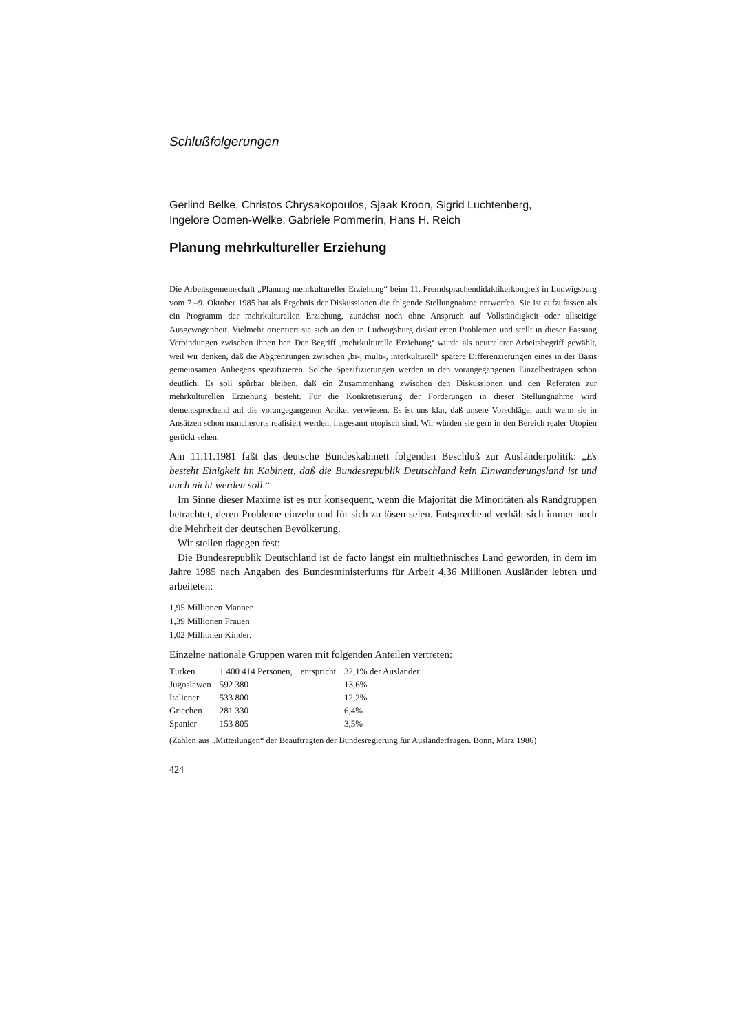Schlußfolgerungen
Gerlind Belke, Christos Chrysakopoulos, Sjaak Kroon, Sigrid Luchtenberg,
Ingelore Oomen-Welke, Gabriele Pommerin, Hans H. Reich
Planung mehrkultureller Erziehung
Die Arbeitsgemeinschaft „Planung mehrkultureller Erziehung“ beim 11. Fremdsprachendidaktikerkongreß in Ludwigsburg vom 7.–9. Oktober 1985 hat als Ergebnis der Diskussionen die folgende Stellungnahme entworfen. Sie ist aufzufassen als ein Programm der mehrkulturellen Erziehung, zunächst noch ohne Anspruch auf Vollständigkeit oder allseitige Ausgewogenheit. Vielmehr orientiert sie sich an den in Ludwigsburg diskutierten Problemen und stellt in dieser Fassung Verbindungen zwischen ihnen her. Der Begriff ‚mehrkulturelle Erziehung‘ wurde als neutralerer Arbeitsbegriff gewählt, weil wir denken, daß die Abgrenzungen zwischen ‚bi-, multi-, interkulturell‘ spätere Differenzierungen eines in der Basis gemeinsamen Anliegens spezifizieren. Solche Spezifizierungen werden in den vorangegangenen Einzelbeiträgen schon deutlich. Es soll spürbar bleiben, daß ein Zusammenhang zwischen den Diskussionen und den Referaten zur mehrkulturellen Erziehung besteht. Für die Konkretisierung der Forderungen in dieser Stellungnahme wird dementsprechend auf die vorangegangenen Artikel verwiesen. Es ist uns klar, daß unsere Vorschläge, auch wenn sie in Ansätzen schon mancherorts realisiert werden, insgesamt utopisch sind. Wir würden sie gern in den Bereich realer Utopien gerückt sehen.
Am 11.11.1981 faßt das deutsche Bundeskabinett folgenden Beschluß zur Ausländerpolitik: „Es besteht Einigkeit im Kabinett, daß die Bundesrepublik Deutschland kein Einwanderungsland ist und auch nicht werden soll.“
Im Sinne dieser Maxime ist es nur konsequent, wenn die Majorität die Minoritäten als Randgruppen betrachtet, deren Probleme einzeln und für sich zu lösen seien. Entsprechend verhält sich immer noch die Mehrheit der deutschen Bevölkerung.
Wir stellen dagegen fest:
Die Bundesrepublik Deutschland ist de facto längst ein multiethnisches Land geworden, in dem im Jahre 1985 nach Angaben des Bundesministeriums für Arbeit 4,36 Millionen Ausländer lebten und arbeiteten:
1,95 Millionen Männer
1,39 Millionen Frauen
1,02 Millionen Kinder.
Einzelne nationale Gruppen waren mit folgenden Anteilen vertreten:
| Türken | 1 400 414 Personen, | entspricht | 32,1% der Ausländer |
| Jugoslawen | 592 380 | | 13,6% |
| Italiener | 533 800 | | 12,2% |
| Griechen | 281 330 | | 6,4% |
| Spanier | 153 805 | | 3,5% |
(Zahlen aus „Mitteilungen“ der Beauftragten der Bundesregierung für Ausländerfragen. Bonn, März 1986)
424